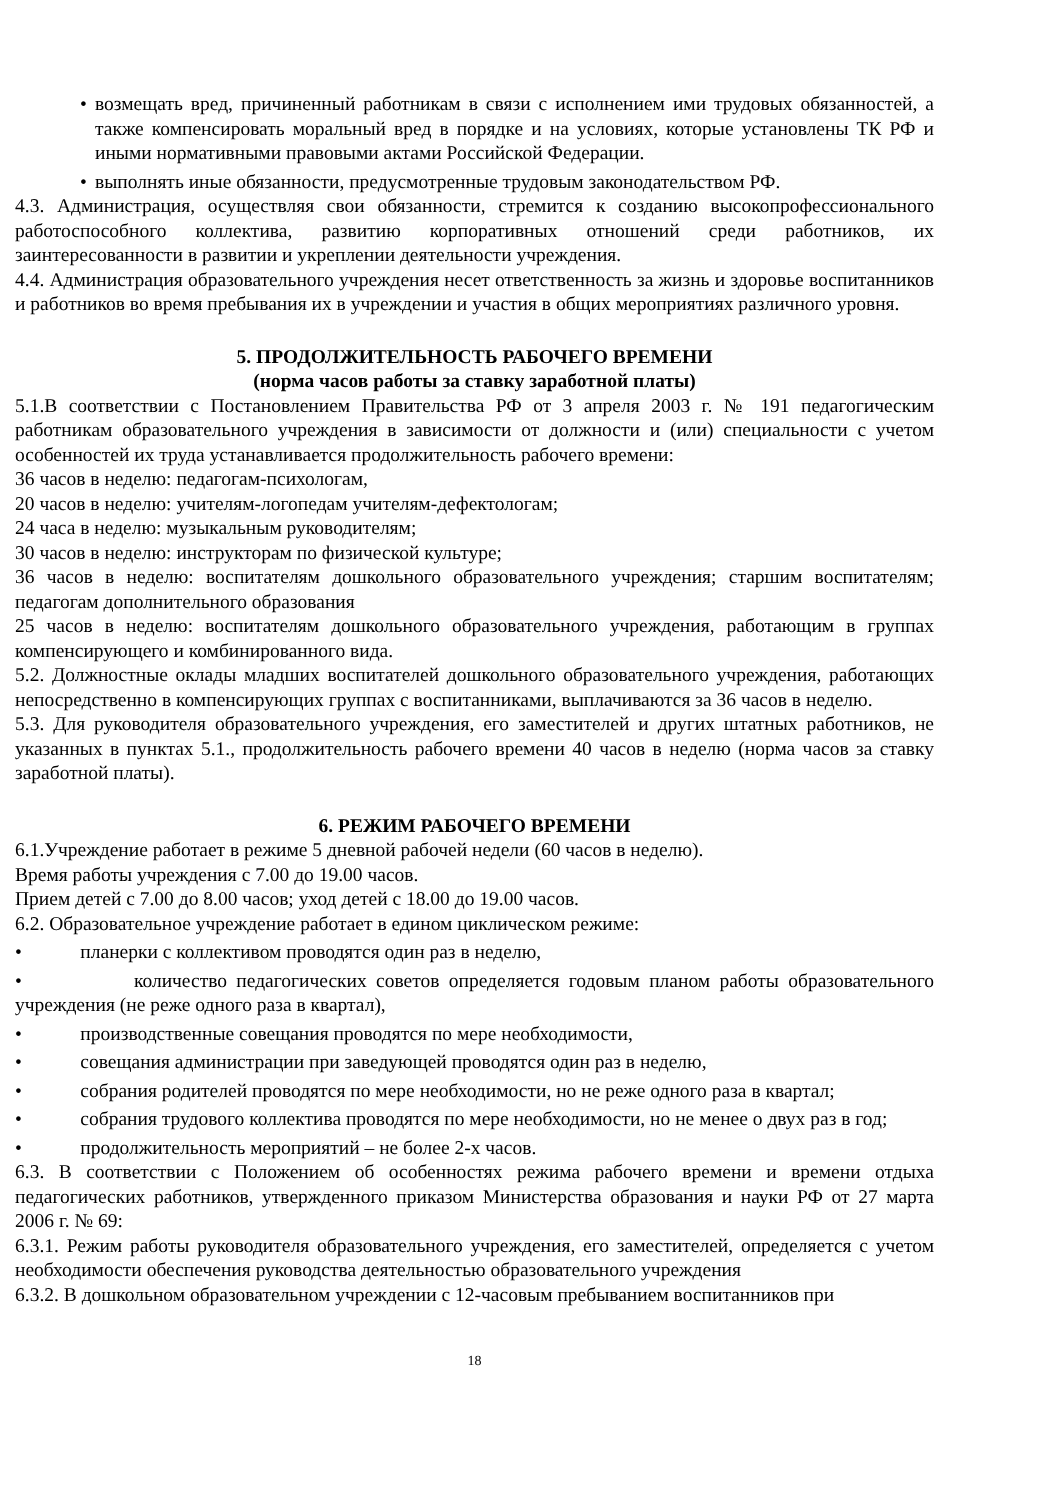• возмещать вред, причиненный работникам в связи с исполнением ими трудовых обязанностей, а также компенсировать моральный вред в порядке и на условиях, которые установлены ТК РФ и иными нормативными правовыми актами Российской Федерации.
• выполнять иные обязанности, предусмотренные трудовым законодательством РФ.
4.3. Администрация, осуществляя свои обязанности, стремится к созданию высокопрофессионального работоспособного коллектива, развитию корпоративных отношений среди работников, их заинтересованности в развитии и укреплении деятельности учреждения.
4.4. Администрация образовательного учреждения несет ответственность за жизнь и здоровье воспитанников и работников во время пребывания их в учреждении и участия в общих мероприятиях различного уровня.
5. ПРОДОЛЖИТЕЛЬНОСТЬ РАБОЧЕГО ВРЕМЕНИ
(норма часов работы за ставку заработной платы)
5.1.В соответствии с Постановлением Правительства РФ от 3 апреля 2003 г. № 191 педагогическим работникам образовательного учреждения в зависимости от должности и (или) специальности с учетом особенностей их труда устанавливается продолжительность рабочего времени:
36 часов в неделю: педагогам-психологам,
20 часов в неделю: учителям-логопедам учителям-дефектологам;
24 часа в неделю: музыкальным руководителям;
30 часов в неделю: инструкторам по физической культуре;
36 часов в неделю: воспитателям дошкольного образовательного учреждения; старшим воспитателям; педагогам дополнительного образования
25 часов в неделю: воспитателям дошкольного образовательного учреждения, работающим в группах компенсирующего и комбинированного вида.
5.2. Должностные оклады младших воспитателей дошкольного образовательного учреждения, работающих непосредственно в компенсирующих группах с воспитанниками, выплачиваются за 36 часов в неделю.
5.3. Для руководителя образовательного учреждения, его заместителей и других штатных работников, не указанных в пунктах 5.1., продолжительность рабочего времени 40 часов в неделю (норма часов за ставку заработной платы).
6. РЕЖИМ РАБОЧЕГО ВРЕМЕНИ
6.1.Учреждение работает в режиме 5 дневной рабочей недели (60 часов в неделю).
Время работы учреждения с 7.00 до 19.00 часов.
Прием детей с 7.00 до 8.00 часов; уход детей с 18.00 до 19.00 часов.
6.2. Образовательное учреждение работает в едином циклическом режиме:
• планерки с коллективом проводятся один раз в неделю,
• количество педагогических советов определяется годовым планом работы образовательного учреждения (не реже одного раза в квартал),
• производственные совещания проводятся по мере необходимости,
• совещания администрации при заведующей проводятся один раз в неделю,
• собрания родителей проводятся по мере необходимости, но не реже одного раза в квартал;
• собрания трудового коллектива проводятся по мере необходимости, но не менее о двух раз в год;
• продолжительность мероприятий – не более 2-х часов.
6.3. В соответствии с Положением об особенностях режима рабочего времени и времени отдыха педагогических работников, утвержденного приказом Министерства образования и науки РФ от 27 марта 2006 г. № 69:
6.3.1. Режим работы руководителя образовательного учреждения, его заместителей, определяется с учетом необходимости обеспечения руководства деятельностью образовательного учреждения
6.3.2. В дошкольном образовательном учреждении с 12-часовым пребыванием воспитанников при
18